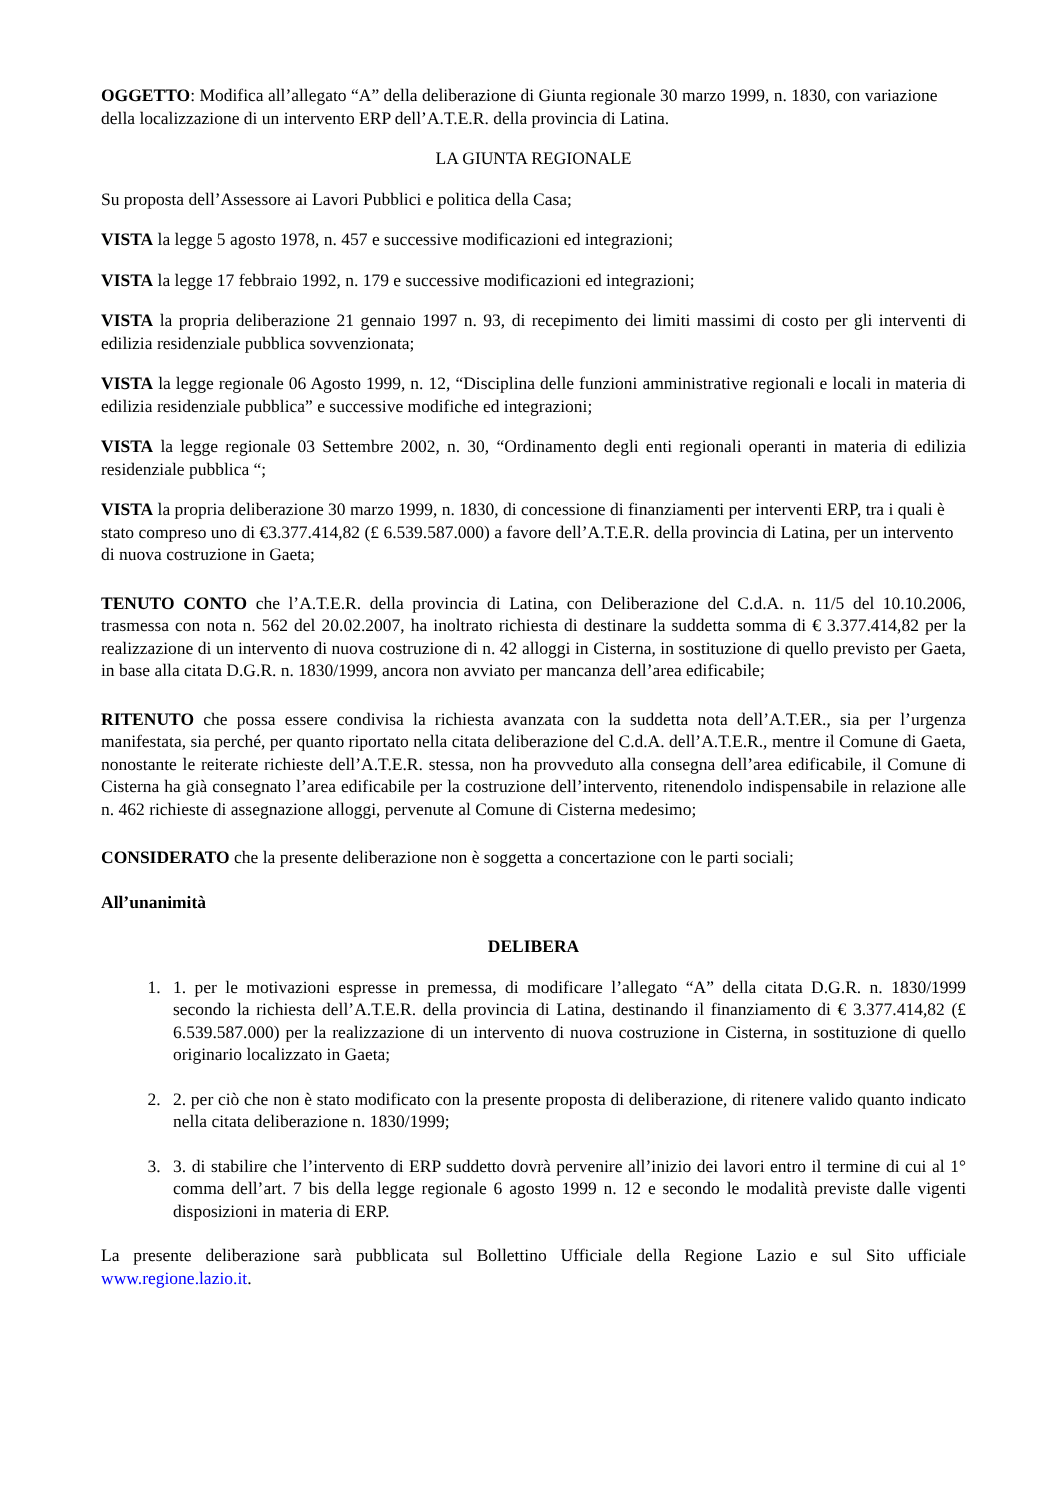OGGETTO: Modifica all’allegato “A” della deliberazione di Giunta regionale 30 marzo 1999, n. 1830, con variazione della localizzazione di un intervento ERP dell’A.T.E.R. della provincia di Latina.
LA GIUNTA REGIONALE
Su proposta dell’Assessore ai Lavori Pubblici e politica della Casa;
VISTA la legge 5 agosto 1978, n. 457 e successive modificazioni ed integrazioni;
VISTA la legge 17 febbraio 1992, n. 179 e successive modificazioni ed integrazioni;
VISTA la propria deliberazione 21 gennaio 1997 n. 93, di recepimento dei limiti massimi di costo per gli interventi di edilizia residenziale pubblica sovvenzionata;
VISTA la legge regionale 06 Agosto 1999, n. 12, “Disciplina delle funzioni amministrative regionali e locali in materia di edilizia residenziale pubblica” e successive modifiche ed integrazioni;
VISTA la legge regionale 03 Settembre 2002, n. 30, “Ordinamento degli enti regionali operanti in materia di edilizia residenziale pubblica “;
VISTA la propria deliberazione 30 marzo 1999, n. 1830, di concessione di finanziamenti per interventi ERP, tra i quali è stato compreso uno di €3.377.414,82 (£ 6.539.587.000) a favore dell’A.T.E.R. della provincia di Latina, per un intervento di nuova costruzione in Gaeta;
TENUTO CONTO che l’A.T.E.R. della provincia di Latina, con Deliberazione del C.d.A. n. 11/5 del 10.10.2006, trasmessa con nota n. 562 del 20.02.2007, ha inoltrato richiesta di destinare la suddetta somma di € 3.377.414,82 per la realizzazione di un intervento di nuova costruzione di n. 42 alloggi in Cisterna, in sostituzione di quello previsto per Gaeta, in base alla citata D.G.R. n. 1830/1999, ancora non avviato per mancanza dell’area edificabile;
RITENUTO che possa essere condivisa la richiesta avanzata con la suddetta nota dell’A.T.ER., sia per l’urgenza manifestata, sia perché, per quanto riportato nella citata deliberazione del C.d.A. dell’A.T.E.R., mentre il Comune di Gaeta, nonostante le reiterate richieste dell’A.T.E.R. stessa, non ha provveduto alla consegna dell’area edificabile, il Comune di Cisterna ha già consegnato l’area edificabile per la costruzione dell’intervento, ritenendolo indispensabile in relazione alle n. 462 richieste di assegnazione alloggi, pervenute al Comune di Cisterna medesimo;
CONSIDERATO che la presente deliberazione non è soggetta a concertazione con le parti sociali;
All’unanimità
DELIBERA
1. 1. per le motivazioni espresse in premessa, di modificare l’allegato “A” della citata D.G.R. n. 1830/1999 secondo la richiesta dell’A.T.E.R. della provincia di Latina, destinando il finanziamento di € 3.377.414,82 (£ 6.539.587.000) per la realizzazione di un intervento di nuova costruzione in Cisterna, in sostituzione di quello originario localizzato in Gaeta;
2. 2. per ciò che non è stato modificato con la presente proposta di deliberazione, di ritenere valido quanto indicato nella citata deliberazione n. 1830/1999;
3. 3. di stabilire che l’intervento di ERP suddetto dovrà pervenire all’inizio dei lavori entro il termine di cui al 1° comma dell’art. 7 bis della legge regionale 6 agosto 1999 n. 12 e secondo le modalità previste dalle vigenti disposizioni in materia di ERP.
La presente deliberazione sarà pubblicata sul Bollettino Ufficiale della Regione Lazio e sul Sito ufficiale www.regione.lazio.it.